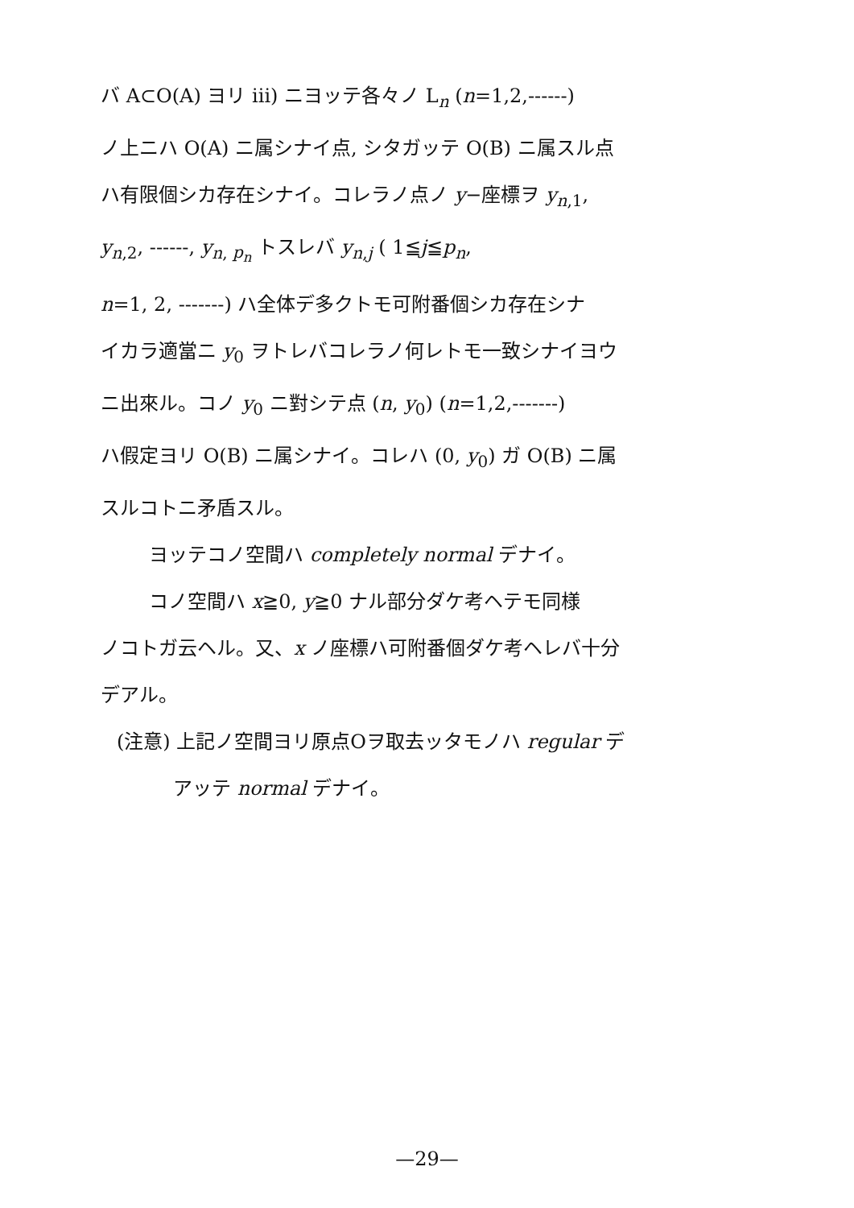バ A⊂O(A) ヨリ iii) ニヨッテ各々ノ L<sub>n</sub> (n=1,2,------)
ノ上ニハ O(A) ニ属シナイ点, シタガッテ O(B) ニ属スル点
ハ有限個シカ存在シナイ。コレラノ点ノ y−座標ヲ y<sub>n,1</sub>,
y<sub>n,2</sub>, ------, y<sub>n, p<sub>n</sub></sub> トスレバ y<sub>n,j</sub> ( 1≦j≦p<sub>n</sub>,
n=1, 2, -------) ハ全体デ多クトモ可附番個シカ存在シナ
イカラ適當ニ y<sub>0</sub> ヲトレバコレラノ何レトモ一致シナイヨウ
ニ出來ル。コノ y<sub>0</sub> ニ對シテ点 (n, y<sub>0</sub>) (n=1,2,-------)
ハ假定ヨリ O(B) ニ属シナイ。コレハ (0, y<sub>0</sub>) ガ O(B) ニ属
スルコトニ矛盾スル。
ヨッテコノ空間ハ completely normal デナイ。
コノ空間ハ x≧0, y≧0 ナル部分ダケ考ヘテモ同様
ノコトガ云ヘル。又、x ノ座標ハ可附番個ダケ考ヘレバ十分
デアル。
(注意) 上記ノ空間ヨリ原点Oヲ取去ッタモノハ regular デ
アッテ normal デナイ。
—29—